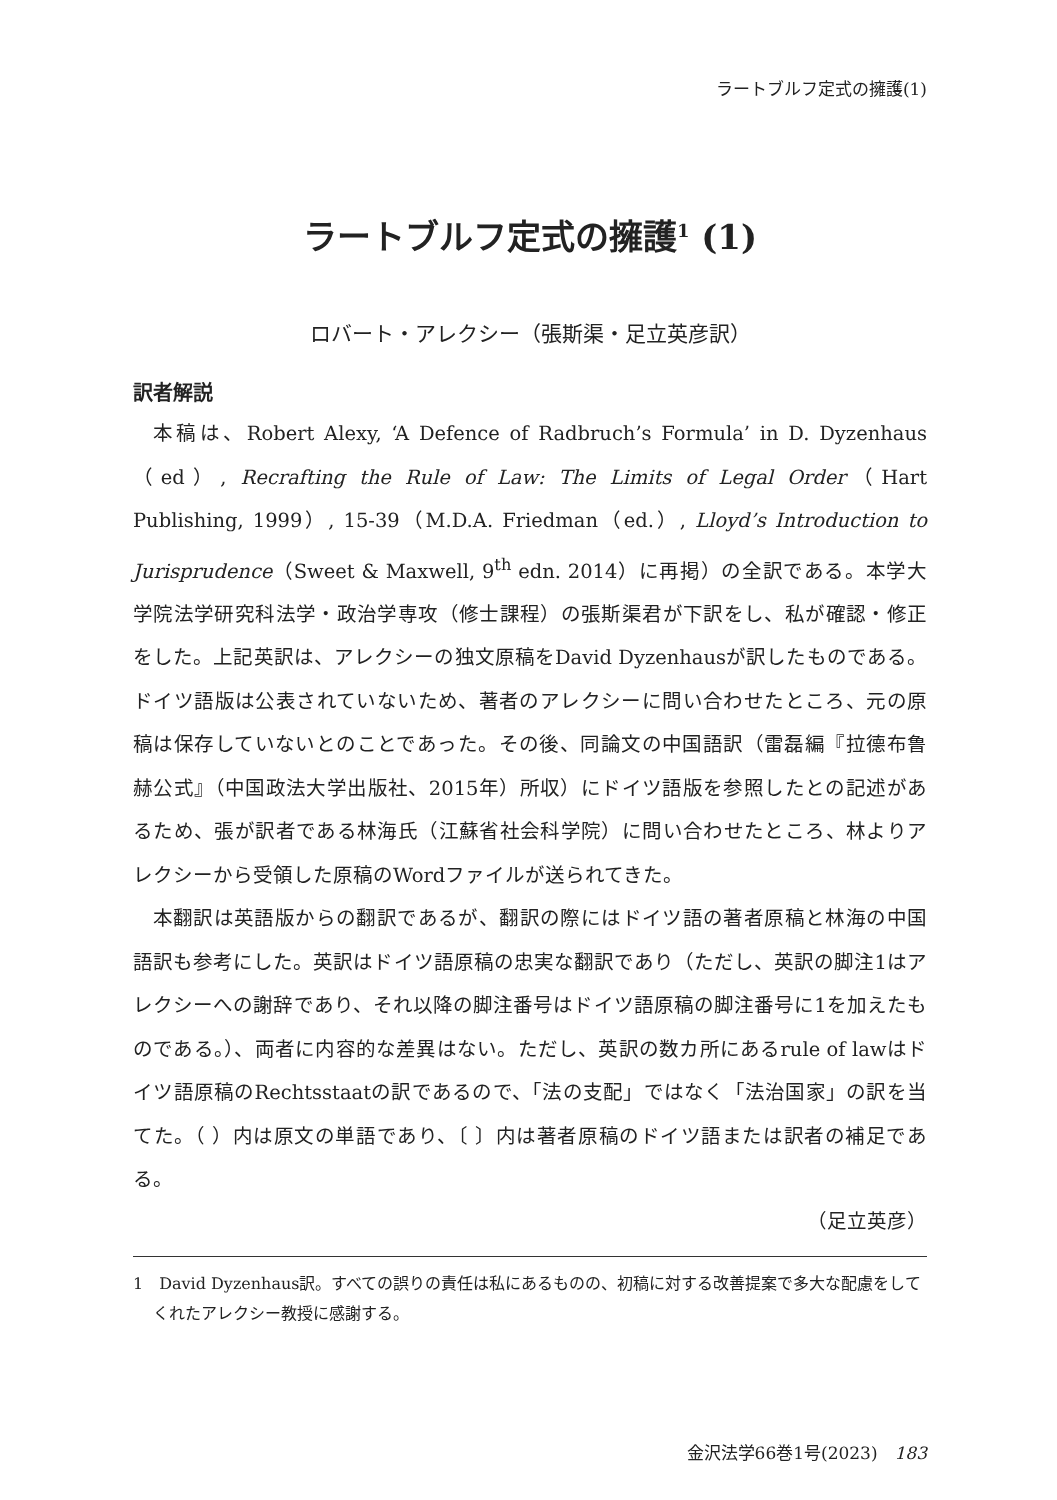ラートブルフ定式の擁護(1)
ラートブルフ定式の擁護<sup>1</sup> (1)
ロバート・アレクシー（張斯渠・足立英彦訳）
訳者解説
本稿は、Robert Alexy, ‘A Defence of Radbruch’s Formula’ in D. Dyzenhaus（ed）, Recrafting the Rule of Law: The Limits of Legal Order（Hart Publishing, 1999）, 15-39（M.D.A. Friedman（ed.）, Lloyd’s Introduction to Jurisprudence（Sweet & Maxwell, 9<sup>th</sup> edn. 2014）に再掲）の全訳である。本学大学院法学研究科法学・政治学専攻（修士課程）の張斯渠君が下訳をし、私が確認・修正をした。上記英訳は、アレクシーの独文原稿をDavid Dyzenhausが訳したものである。ドイツ語版は公表されていないため、著者のアレクシーに問い合わせたところ、元の原稿は保存していないとのことであった。その後、同論文の中国語訳（雷磊編『拉德布鲁赫公式』（中国政法大学出版社、2015年）所収）にドイツ語版を参照したとの記述があるため、張が訳者である林海氏（江蘇省社会科学院）に問い合わせたところ、林よりアレクシーから受領した原稿のWordファイルが送られてきた。
本翻訳は英語版からの翻訳であるが、翻訳の際にはドイツ語の著者原稿と林海の中国語訳も参考にした。英訳はドイツ語原稿の忠実な翻訳であり（ただし、英訳の脚注1はアレクシーへの謝辞であり、それ以降の脚注番号はドイツ語原稿の脚注番号に1を加えたものである。）、両者に内容的な差異はない。ただし、英訳の数カ所にあるrule of lawはドイツ語原稿のRechtsstaatの訳であるので、「法の支配」ではなく「法治国家」の訳を当てた。（ ）内は原文の単語であり、〔 〕内は著者原稿のドイツ語または訳者の補足である。
（足立英彦）
1　David Dyzenhaus訳。すべての誤りの責任は私にあるものの、初稿に対する改善提案で多大な配慮をしてくれたアレクシー教授に感謝する。
金沢法学66巻1号(2023)　183